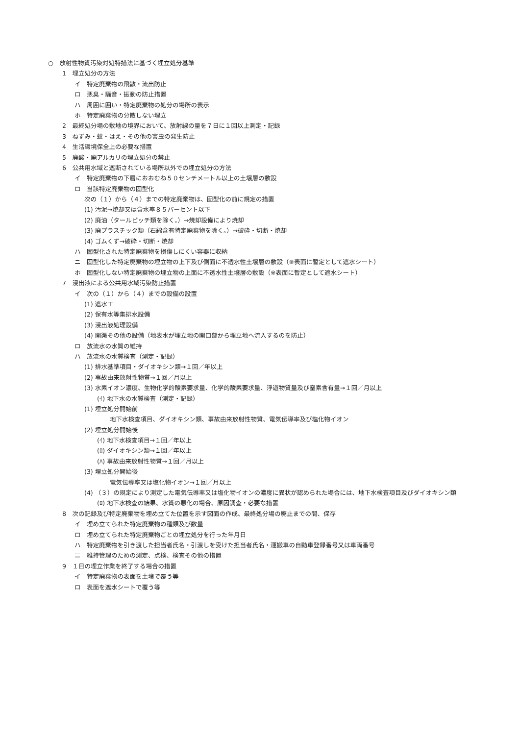○　放射性物質汚染対処特措法に基づく埋立処分基準
1　埋立処分の方法
イ　特定廃棄物の飛散・流出防止
ロ　悪臭・騒音・振動の防止措置
ハ　周囲に囲い・特定廃棄物の処分の場所の表示
ホ　特定廃棄物の分散しない埋立
2　最終処分場の敷地の境界において、放射線の量を７日に１回以上測定・記録
3　ねずみ・蚊・はえ・その他の害虫の発生防止
4　生活環境保全上の必要な措置
5　廃酸・廃アルカリの埋立処分の禁止
6　公共用水域と遮断されている場所以外での埋立処分の方法
イ　特定廃棄物の下層におおむね５０センチメートル以上の土壌層の敷設
ロ　当該特定廃棄物の固型化
次の（１）から（４）までの特定廃棄物は、固型化の前に規定の措置
(1) 汚泥→焼却又は含水率８５パーセント以下
(2) 廃油（タールピッチ類を除く。）→焼却設備により焼却
(3) 廃プラスチック類（石綿含有特定廃棄物を除く。）→破砕・切断・焼却
(4) ゴムくず→破砕・切断・焼却
ハ　固型化された特定廃棄物を損傷しにくい容器に収納
ニ　固型化した特定廃棄物の埋立物の上下及び側面に不透水性土壌層の敷設（※表面に暫定として遮水シート）
ホ　固型化しない特定廃棄物の埋立物の上面に不透水性土壌層の敷設（※表面に暫定として遮水シート）
7　浸出液による公共用水域汚染防止措置
イ　次の（１）から（４）までの設備の設置
(1) 遮水工
(2) 保有水等集排水設備
(3) 浸出液処理設備
(4) 開渠その他の設備（地表水が埋立地の開口部から埋立地へ流入するのを防止）
ロ　放流水の水質の維持
ハ　放流水の水質検査（測定・記録）
(1) 排水基準項目・ダイオキシン類→１回／年以上
(2) 事故由来放射性物質→１回／月以上
(3) 水素イオン濃度、生物化学的酸素要求量、化学的酸素要求量、浮遊物質量及び窒素含有量→１回／月以上
(ｲ) 地下水の水質検査（測定・記録）
(1) 埋立処分開始前
地下水検査項目、ダイオキシン類、事故由来放射性物質、電気伝導率及び塩化物イオン
(2) 埋立処分開始後
(ｲ) 地下水検査項目→１回／年以上
(ﾛ) ダイオキシン類→１回／年以上
(ﾊ) 事故由来放射性物質→１回／月以上
(3) 埋立処分開始後
電気伝導率又は塩化物イオン→１回／月以上
(4) （３）の規定により測定した電気伝導率又は塩化物イオンの濃度に異状が認められた場合には、地下水検査項目及びダイオキシン類
(ﾛ) 地下水検査の結果、水質の悪化の場合、原因調査・必要な措置
8　次の記録及び特定廃棄物を埋め立てた位置を示す図面の作成、最終処分場の廃止までの間、保存
イ　埋め立てられた特定廃棄物の種類及び数量
ロ　埋め立てられた特定廃棄物ごとの埋立処分を行った年月日
ハ　特定廃棄物を引き渡した担当者氏名・引渡しを受けた担当者氏名・運搬車の自動車登録番号又は車両番号
ニ　維持管理のための測定、点検、検査その他の措置
9　１日の埋立作業を終了する場合の措置
イ　特定廃棄物の表面を土壌で覆う等
ロ　表面を遮水シートで覆う等